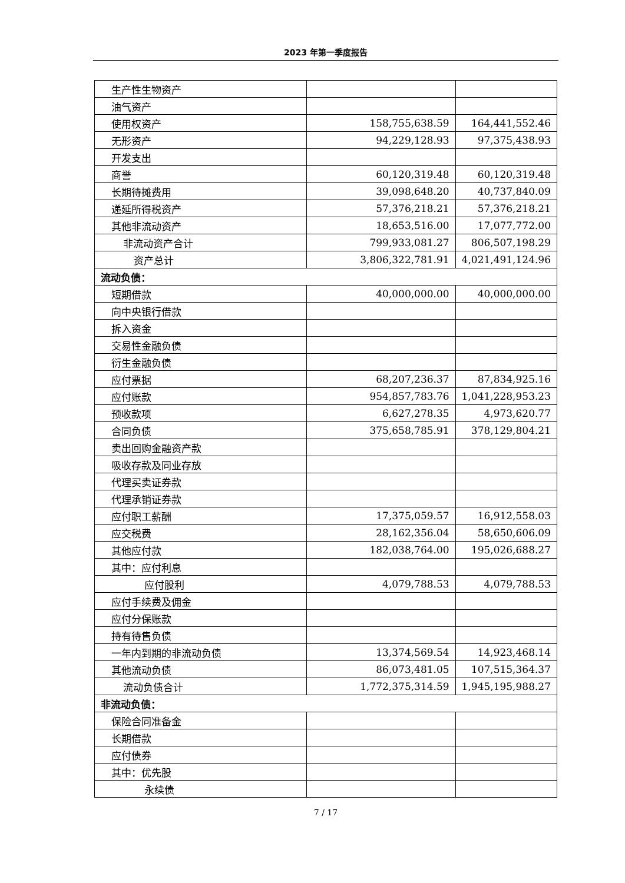2023 年第一季度报告
| 生产性生物资产 | | |
| 油气资产 | | |
| 使用权资产 | 158,755,638.59 | 164,441,552.46 |
| 无形资产 | 94,229,128.93 | 97,375,438.93 |
| 开发支出 | | |
| 商誉 | 60,120,319.48 | 60,120,319.48 |
| 长期待摊费用 | 39,098,648.20 | 40,737,840.09 |
| 递延所得税资产 | 57,376,218.21 | 57,376,218.21 |
| 其他非流动资产 | 18,653,516.00 | 17,077,772.00 |
| 非流动资产合计 | 799,933,081.27 | 806,507,198.29 |
| 资产总计 | 3,806,322,781.91 | 4,021,491,124.96 |
| 流动负债： | | |
| 短期借款 | 40,000,000.00 | 40,000,000.00 |
| 向中央银行借款 | | |
| 拆入资金 | | |
| 交易性金融负债 | | |
| 衍生金融负债 | | |
| 应付票据 | 68,207,236.37 | 87,834,925.16 |
| 应付账款 | 954,857,783.76 | 1,041,228,953.23 |
| 预收款项 | 6,627,278.35 | 4,973,620.77 |
| 合同负债 | 375,658,785.91 | 378,129,804.21 |
| 卖出回购金融资产款 | | |
| 吸收存款及同业存放 | | |
| 代理买卖证券款 | | |
| 代理承销证券款 | | |
| 应付职工薪酬 | 17,375,059.57 | 16,912,558.03 |
| 应交税费 | 28,162,356.04 | 58,650,606.09 |
| 其他应付款 | 182,038,764.00 | 195,026,688.27 |
| 其中：应付利息 | | |
| 应付股利 | 4,079,788.53 | 4,079,788.53 |
| 应付手续费及佣金 | | |
| 应付分保账款 | | |
| 持有待售负债 | | |
| 一年内到期的非流动负债 | 13,374,569.54 | 14,923,468.14 |
| 其他流动负债 | 86,073,481.05 | 107,515,364.37 |
| 流动负债合计 | 1,772,375,314.59 | 1,945,195,988.27 |
| 非流动负债： | | |
| 保险合同准备金 | | |
| 长期借款 | | |
| 应付债券 | | |
| 其中：优先股 | | |
| 永续债 | | |
7 / 17